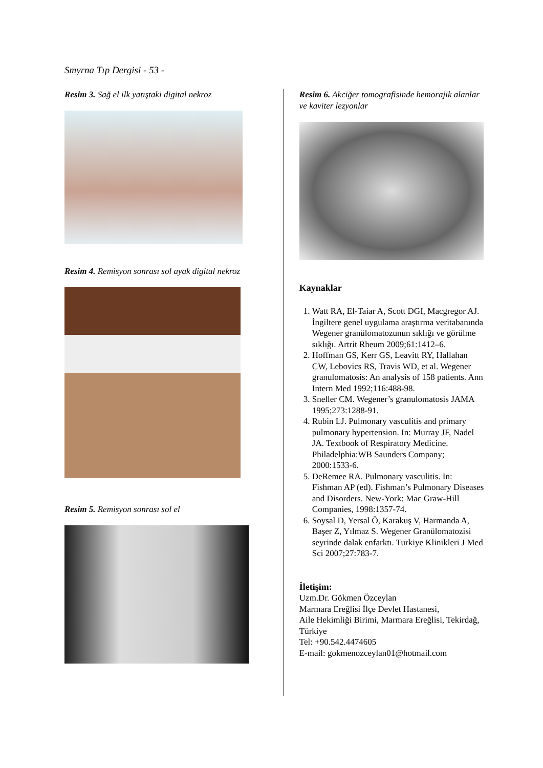Smyrna Tıp Dergisi - 53 -
Resim 3. Sağ el ilk yatıştaki digital nekroz
Resim 4. Remisyon sonrası sol ayak digital nekroz
Resim 5. Remisyon sonrası sol el
Resim 6. Akciğer tomografisinde hemorajik alanlar ve kaviter lezyonlar
Kaynaklar
1. Watt RA, El-Taiar A, Scott DGI, Macgregor AJ. İngiltere genel uygulama araştırma veritabanında Wegener granülomatozunun sıklığı ve görülme sıklığı. Artrit Rheum 2009;61:1412–6.
2. Hoffman GS, Kerr GS, Leavitt RY, Hallahan CW, Lebovics RS, Travis WD, et al. Wegener granulomatosis: An analysis of 158 patients. Ann Intern Med 1992;116:488-98.
3. Sneller CM. Wegener’s granulomatosis JAMA 1995;273:1288-91.
4. Rubin LJ. Pulmonary vasculitis and primary pulmonary hypertension. In: Murray JF, Nadel JA. Textbook of Respiratory Medicine. Philadelphia:WB Saunders Company; 2000:1533-6.
5. DeRemee RA. Pulmonary vasculitis. In: Fishman AP (ed). Fishman’s Pulmonary Diseases and Disorders. New-York: Mac Graw-Hill Companies, 1998:1357-74.
6. Soysal D, Yersal Ö, Karakuş V, Harmanda A, Başer Z, Yılmaz S. Wegener Granülomatozisi seyrinde dalak enfarktı. Turkiye Klinikleri J Med Sci 2007;27:783-7.
İletişim:
Uzm.Dr. Gökmen Özceylan
Marmara Ereğlisi İlçe Devlet Hastanesi,
Aile Hekimliği Birimi, Marmara Ereğlisi, Tekirdağ, Türkiye
Tel: +90.542.4474605
E-mail: gokmenozceylan01@hotmail.com